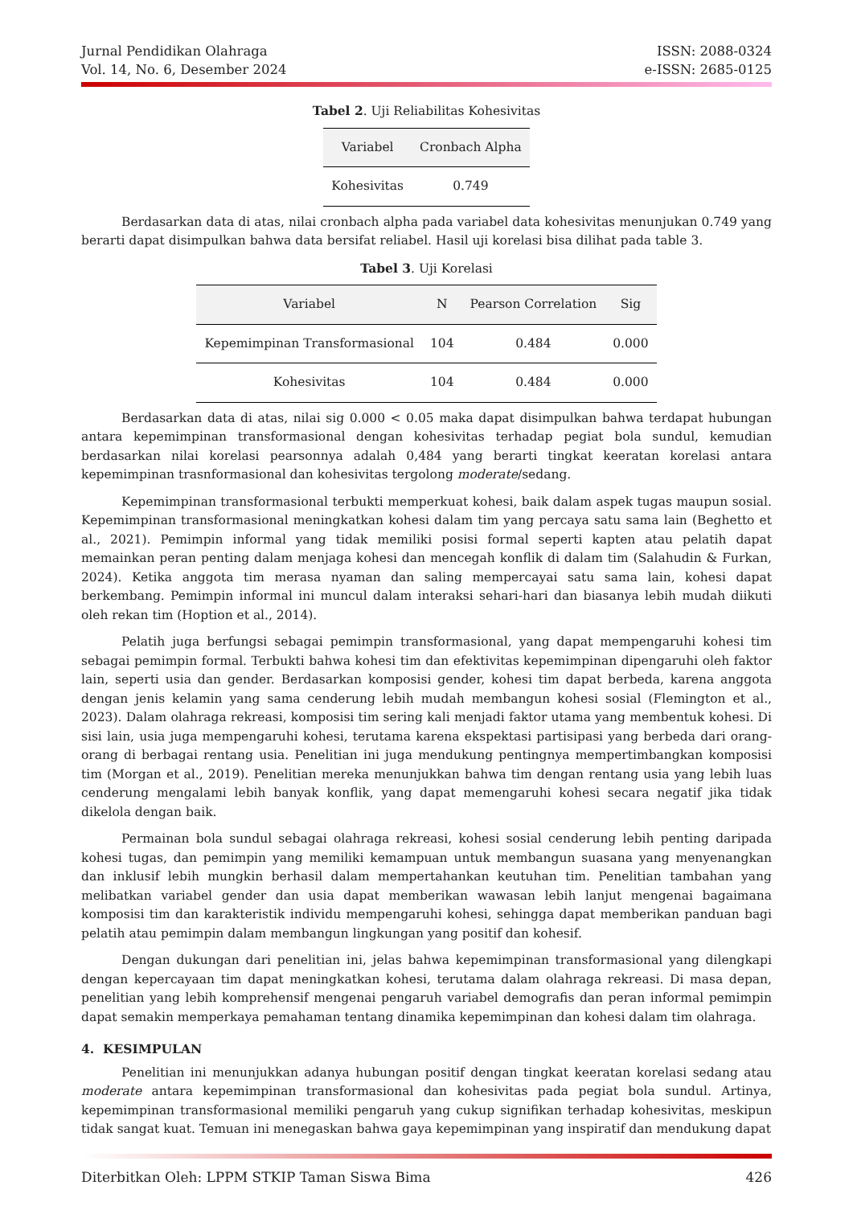Jurnal Pendidikan Olahraga
Vol. 14, No. 6, Desember 2024
ISSN: 2088-0324
e-ISSN: 2685-0125
Tabel 2. Uji Reliabilitas Kohesivitas
| Variabel | Cronbach Alpha |
| --- | --- |
| Kohesivitas | 0.749 |
Berdasarkan data di atas, nilai cronbach alpha pada variabel data kohesivitas menunjukan 0.749 yang berarti dapat disimpulkan bahwa data bersifat reliabel. Hasil uji korelasi bisa dilihat pada table 3.
Tabel 3. Uji Korelasi
| Variabel | N | Pearson Correlation | Sig |
| --- | --- | --- | --- |
| Kepemimpinan Transformasional | 104 | 0.484 | 0.000 |
| Kohesivitas | 104 | 0.484 | 0.000 |
Berdasarkan data di atas, nilai sig 0.000 < 0.05 maka dapat disimpulkan bahwa terdapat hubungan antara kepemimpinan transformasional dengan kohesivitas terhadap pegiat bola sundul, kemudian berdasarkan nilai korelasi pearsonnya adalah 0,484 yang berarti tingkat keeratan korelasi antara kepemimpinan trasnformasional dan kohesivitas tergolong moderate/sedang.
Kepemimpinan transformasional terbukti memperkuat kohesi, baik dalam aspek tugas maupun sosial. Kepemimpinan transformasional meningkatkan kohesi dalam tim yang percaya satu sama lain (Beghetto et al., 2021). Pemimpin informal yang tidak memiliki posisi formal seperti kapten atau pelatih dapat memainkan peran penting dalam menjaga kohesi dan mencegah konflik di dalam tim (Salahudin & Furkan, 2024). Ketika anggota tim merasa nyaman dan saling mempercayai satu sama lain, kohesi dapat berkembang. Pemimpin informal ini muncul dalam interaksi sehari-hari dan biasanya lebih mudah diikuti oleh rekan tim (Hoption et al., 2014).
Pelatih juga berfungsi sebagai pemimpin transformasional, yang dapat mempengaruhi kohesi tim sebagai pemimpin formal. Terbukti bahwa kohesi tim dan efektivitas kepemimpinan dipengaruhi oleh faktor lain, seperti usia dan gender. Berdasarkan komposisi gender, kohesi tim dapat berbeda, karena anggota dengan jenis kelamin yang sama cenderung lebih mudah membangun kohesi sosial (Flemington et al., 2023). Dalam olahraga rekreasi, komposisi tim sering kali menjadi faktor utama yang membentuk kohesi. Di sisi lain, usia juga mempengaruhi kohesi, terutama karena ekspektasi partisipasi yang berbeda dari orang-orang di berbagai rentang usia. Penelitian ini juga mendukung pentingnya mempertimbangkan komposisi tim (Morgan et al., 2019). Penelitian mereka menunjukkan bahwa tim dengan rentang usia yang lebih luas cenderung mengalami lebih banyak konflik, yang dapat memengaruhi kohesi secara negatif jika tidak dikelola dengan baik.
Permainan bola sundul sebagai olahraga rekreasi, kohesi sosial cenderung lebih penting daripada kohesi tugas, dan pemimpin yang memiliki kemampuan untuk membangun suasana yang menyenangkan dan inklusif lebih mungkin berhasil dalam mempertahankan keutuhan tim. Penelitian tambahan yang melibatkan variabel gender dan usia dapat memberikan wawasan lebih lanjut mengenai bagaimana komposisi tim dan karakteristik individu mempengaruhi kohesi, sehingga dapat memberikan panduan bagi pelatih atau pemimpin dalam membangun lingkungan yang positif dan kohesif.
Dengan dukungan dari penelitian ini, jelas bahwa kepemimpinan transformasional yang dilengkapi dengan kepercayaan tim dapat meningkatkan kohesi, terutama dalam olahraga rekreasi. Di masa depan, penelitian yang lebih komprehensif mengenai pengaruh variabel demografis dan peran informal pemimpin dapat semakin memperkaya pemahaman tentang dinamika kepemimpinan dan kohesi dalam tim olahraga.
4. KESIMPULAN
Penelitian ini menunjukkan adanya hubungan positif dengan tingkat keeratan korelasi sedang atau moderate antara kepemimpinan transformasional dan kohesivitas pada pegiat bola sundul. Artinya, kepemimpinan transformasional memiliki pengaruh yang cukup signifikan terhadap kohesivitas, meskipun tidak sangat kuat. Temuan ini menegaskan bahwa gaya kepemimpinan yang inspiratif dan mendukung dapat
Diterbitkan Oleh: LPPM STKIP Taman Siswa Bima 426